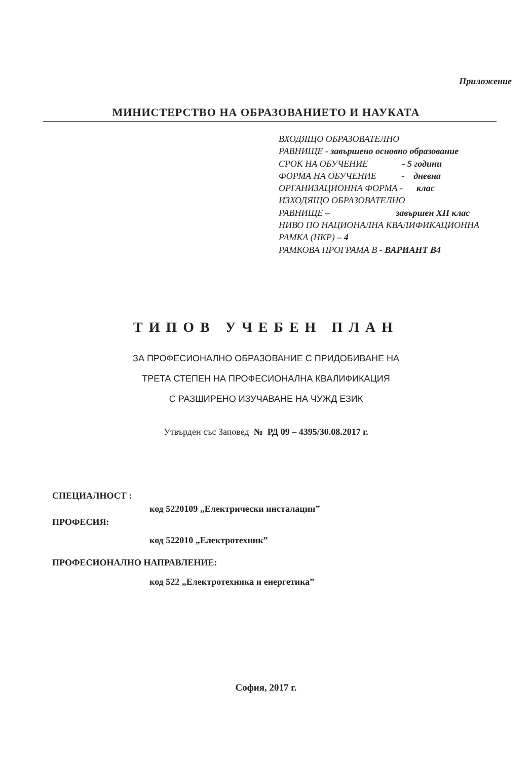Приложение
МИНИСТЕРСТВО НА ОБРАЗОВАНИЕТО И НАУКАТА
ВХОДЯЩО ОБРАЗОВАТЕЛНО
РАВНИЩЕ - завършено основно образование
СРОК НА ОБУЧЕНИЕ - 5 години
ФОРМА НА ОБУЧЕНИЕ - дневна
ОРГАНИЗАЦИОННА ФОРМА - клас
ИЗХОДЯЩО ОБРАЗОВАТЕЛНО
РАВНИЩЕ – завършен XII клас
НИВО ПО НАЦИОНАЛНА КВАЛИФИКАЦИОННА
РАМКА (НКР) – 4
РАМКОВА ПРОГРАМА В - ВАРИАНТ В4
ТИПОВ УЧЕБЕН ПЛАН
ЗА ПРОФЕСИОНАЛНО ОБРАЗОВАНИЕ С ПРИДОБИВАНЕ НА
ТРЕТА СТЕПЕН НА ПРОФЕСИОНАЛНА КВАЛИФИКАЦИЯ
С РАЗШИРЕНО ИЗУЧАВАНЕ НА ЧУЖД ЕЗИК
Утвърден със Заповед № РД 09 – 4395/30.08.2017 г.
СПЕЦИАЛНОСТ :
код 5220109 „Електрически инсталации”
ПРОФЕСИЯ:
код 522010 „Електротехник”
ПРОФЕСИОНАЛНО НАПРАВЛЕНИЕ:
код 522 „Електротехника и енергетика”
София, 2017 г.